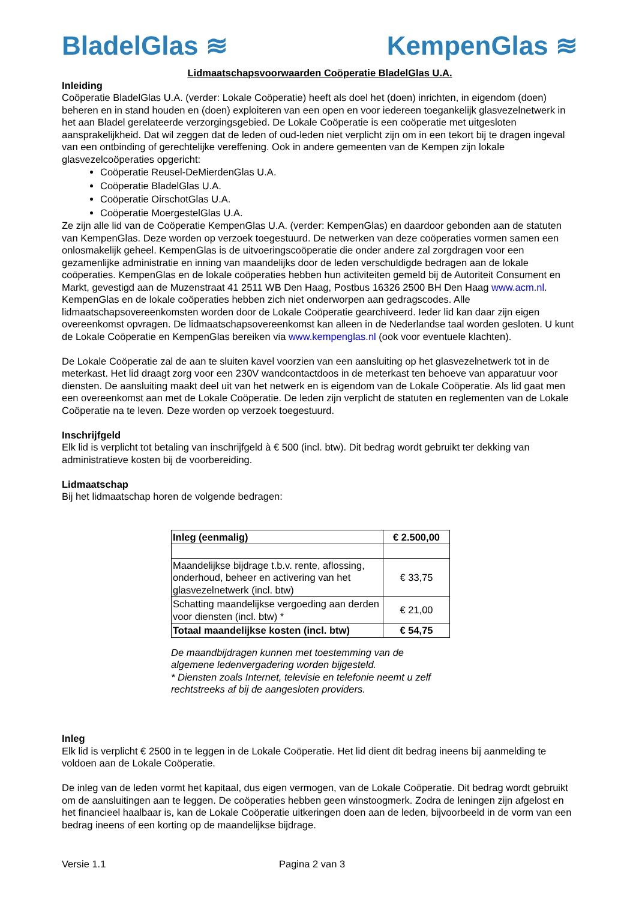BladelGlas ≋ KempenGlas ≋
Lidmaatschapsvoorwaarden Coöperatie BladelGlas U.A.
Inleiding
Coöperatie BladelGlas U.A. (verder: Lokale Coöperatie) heeft als doel het (doen) inrichten, in eigendom (doen) beheren en in stand houden en (doen) exploiteren van een open en voor iedereen toegankelijk glasvezelnetwerk in het aan Bladel gerelateerde verzorgingsgebied. De Lokale Coöperatie is een coöperatie met uitgesloten aansprakelijkheid. Dat wil zeggen dat de leden of oud-leden niet verplicht zijn om in een tekort bij te dragen ingeval van een ontbinding of gerechtelijke vereffening. Ook in andere gemeenten van de Kempen zijn lokale glasvezelcoöperaties opgericht:
Coöperatie Reusel-DeMierdenGlas U.A.
Coöperatie BladelGlas U.A.
Coöperatie OirschotGlas U.A.
Coöperatie MoergestelGlas U.A.
Ze zijn alle lid van de Coöperatie KempenGlas U.A. (verder: KempenGlas) en daardoor gebonden aan de statuten van KempenGlas. Deze worden op verzoek toegestuurd. De netwerken van deze coöperaties vormen samen een onlosmakelijk geheel. KempenGlas is de uitvoeringscoöperatie die onder andere zal zorgdragen voor een gezamenlijke administratie en inning van maandelijks door de leden verschuldigde bedragen aan de lokale coöperaties. KempenGlas en de lokale coöperaties hebben hun activiteiten gemeld bij de Autoriteit Consument en Markt, gevestigd aan de Muzenstraat 41 2511 WB Den Haag, Postbus 16326 2500 BH Den Haag www.acm.nl. KempenGlas en de lokale coöperaties hebben zich niet onderworpen aan gedragscodes. Alle lidmaatschapsovereenkomsten worden door de Lokale Coöperatie gearchiveerd. Ieder lid kan daar zijn eigen overeenkomst opvragen. De lidmaatschapsovereenkomst kan alleen in de Nederlandse taal worden gesloten. U kunt de Lokale Coöperatie en KempenGlas bereiken via www.kempenglas.nl (ook voor eventuele klachten).
De Lokale Coöperatie zal de aan te sluiten kavel voorzien van een aansluiting op het glasvezelnetwerk tot in de meterkast. Het lid draagt zorg voor een 230V wandcontactdoos in de meterkast ten behoeve van apparatuur voor diensten. De aansluiting maakt deel uit van het netwerk en is eigendom van de Lokale Coöperatie. Als lid gaat men een overeenkomst aan met de Lokale Coöperatie. De leden zijn verplicht de statuten en reglementen van de Lokale Coöperatie na te leven. Deze worden op verzoek toegestuurd.
Inschrijfgeld
Elk lid is verplicht tot betaling van inschrijfgeld à € 500 (incl. btw). Dit bedrag wordt gebruikt ter dekking van administratieve kosten bij de voorbereiding.
Lidmaatschap
Bij het lidmaatschap horen de volgende bedragen:
| Inleg (eenmalig) | € 2.500,00 |
| Maandelijkse bijdrage t.b.v. rente, aflossing, onderhoud, beheer en activering van het glasvezelnetwerk (incl. btw) | € 33,75 |
| Schatting maandelijkse vergoeding aan derden voor diensten (incl. btw) * | € 21,00 |
| Totaal maandelijkse kosten (incl. btw) | € 54,75 |
De maandbijdragen kunnen met toestemming van de algemene ledenvergadering worden bijgesteld.
* Diensten zoals Internet, televisie en telefonie neemt u zelf rechtstreeks af bij de aangesloten providers.
Inleg
Elk lid is verplicht € 2500 in te leggen in de Lokale Coöperatie. Het lid dient dit bedrag ineens bij aanmelding te voldoen aan de Lokale Coöperatie.
De inleg van de leden vormt het kapitaal, dus eigen vermogen, van de Lokale Coöperatie. Dit bedrag wordt gebruikt om de aansluitingen aan te leggen. De coöperaties hebben geen winstoogmerk. Zodra de leningen zijn afgelost en het financieel haalbaar is, kan de Lokale Coöperatie uitkeringen doen aan de leden, bijvoorbeeld in de vorm van een bedrag ineens of een korting op de maandelijkse bijdrage.
Versie 1.1 Pagina 2 van 3